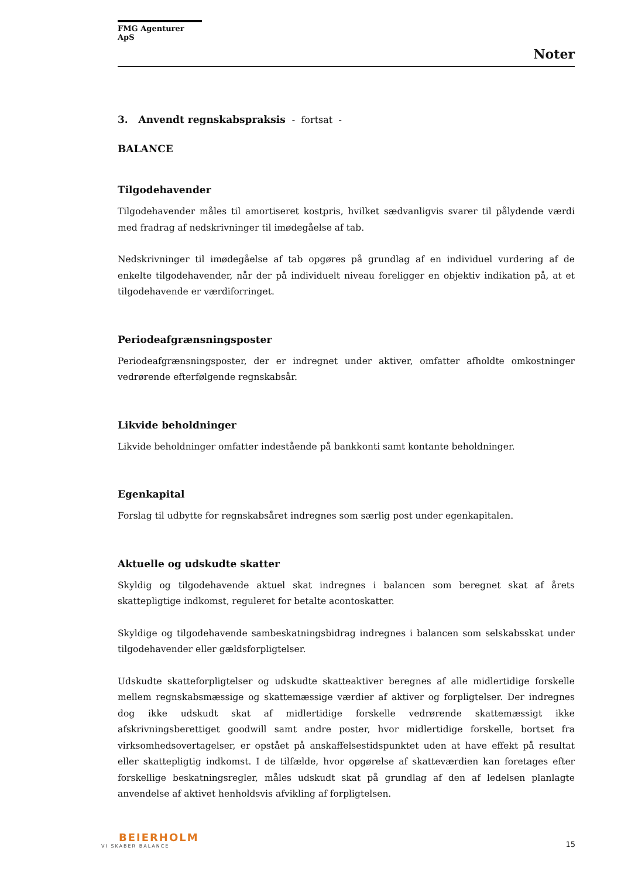FMG Agenturer ApS
Noter
3. Anvendt regnskabspraksis - fortsat -
BALANCE
Tilgodehavender
Tilgodehavender måles til amortiseret kostpris, hvilket sædvanligvis svarer til pålydende værdi med fradrag af nedskrivninger til imødegåelse af tab.
Nedskrivninger til imødegåelse af tab opgøres på grundlag af en individuel vurdering af de enkelte tilgodehavender, når der på individuelt niveau foreligger en objektiv indikation på, at et tilgodehavende er værdiforringet.
Periodeafgrænsningsposter
Periodeafgrænsningsposter, der er indregnet under aktiver, omfatter afholdte omkostninger vedrørende efterfølgende regnskabsår.
Likvide beholdninger
Likvide beholdninger omfatter indestående på bankkonti samt kontante beholdninger.
Egenkapital
Forslag til udbytte for regnskabsåret indregnes som særlig post under egenkapitalen.
Aktuelle og udskudte skatter
Skyldig og tilgodehavende aktuel skat indregnes i balancen som beregnet skat af årets skattepligtige indkomst, reguleret for betalte acontoskatter.
Skyldige og tilgodehavende sambeskatningsbidrag indregnes i balancen som selskabsskat under tilgodehavender eller gældsforpligtelser.
Udskudte skatteforpligtelser og udskudte skatteaktiver beregnes af alle midlertidige forskelle mellem regnskabsmæssige og skattemæssige værdier af aktiver og forpligtelser. Der indregnes dog ikke udskudt skat af midlertidige forskelle vedrørende skattemæssigt ikke afskrivningsberettiget goodwill samt andre poster, hvor midlertidige forskelle, bortset fra virksomhedsovertagelser, er opstået på anskaffelsestidspunktet uden at have effekt på resultat eller skattepligtig indkomst. I de tilfælde, hvor opgørelse af skatteværdien kan foretages efter forskellige beskatningsregler, måles udskudt skat på grundlag af den af ledelsen planlagte anvendelse af aktivet henholdsvis afvikling af forpligtelsen.
BEIERHOLM
VI SKABER BALANCE
15